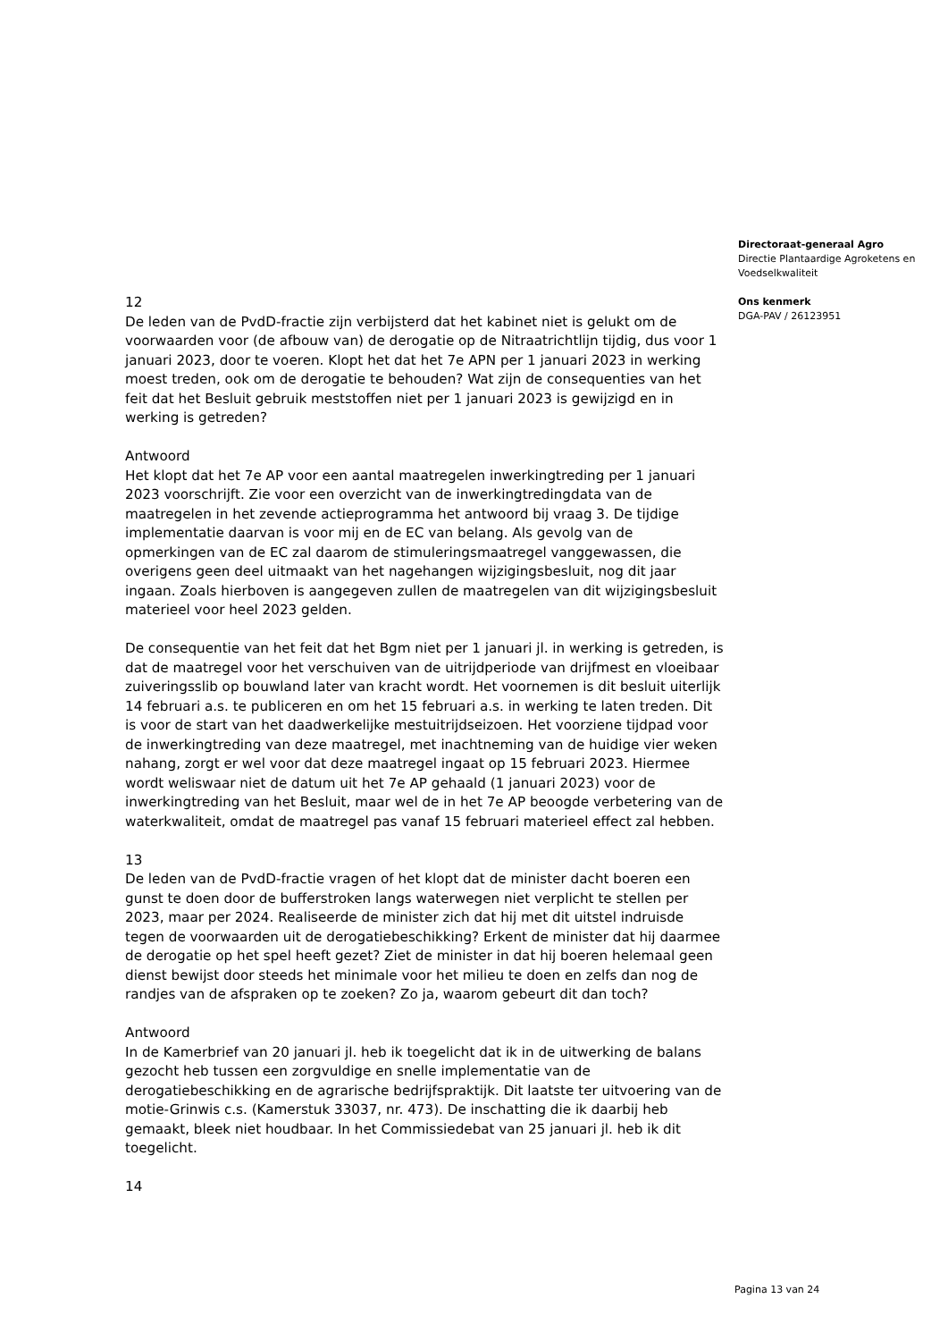12
De leden van de PvdD-fractie zijn verbijsterd dat het kabinet niet is gelukt om de voorwaarden voor (de afbouw van) de derogatie op de Nitraatrichtlijn tijdig, dus voor 1 januari 2023, door te voeren. Klopt het dat het 7e APN per 1 januari 2023 in werking moest treden, ook om de derogatie te behouden? Wat zijn de consequenties van het feit dat het Besluit gebruik meststoffen niet per 1 januari 2023 is gewijzigd en in werking is getreden?
Antwoord
Het klopt dat het 7e AP voor een aantal maatregelen inwerkingtreding per 1 januari 2023 voorschrijft. Zie voor een overzicht van de inwerkingtredingdata van de maatregelen in het zevende actieprogramma het antwoord bij vraag 3. De tijdige implementatie daarvan is voor mij en de EC van belang. Als gevolg van de opmerkingen van de EC zal daarom de stimuleringsmaatregel vanggewassen, die overigens geen deel uitmaakt van het nagehangen wijzigingsbesluit, nog dit jaar ingaan. Zoals hierboven is aangegeven zullen de maatregelen van dit wijzigingsbesluit materieel voor heel 2023 gelden.
De consequentie van het feit dat het Bgm niet per 1 januari jl. in werking is getreden, is dat de maatregel voor het verschuiven van de uitrijdperiode van drijfmest en vloeibaar zuiveringsslib op bouwland later van kracht wordt. Het voornemen is dit besluit uiterlijk 14 februari a.s. te publiceren en om het 15 februari a.s. in werking te laten treden. Dit is voor de start van het daadwerkelijke mestuitrijdseizoen. Het voorziene tijdpad voor de inwerkingtreding van deze maatregel, met inachtneming van de huidige vier weken nahang, zorgt er wel voor dat deze maatregel ingaat op 15 februari 2023. Hiermee wordt weliswaar niet de datum uit het 7e AP gehaald (1 januari 2023) voor de inwerkingtreding van het Besluit, maar wel de in het 7e AP beoogde verbetering van de waterkwaliteit, omdat de maatregel pas vanaf 15 februari materieel effect zal hebben.
13
De leden van de PvdD-fractie vragen of het klopt dat de minister dacht boeren een gunst te doen door de bufferstroken langs waterwegen niet verplicht te stellen per 2023, maar per 2024. Realiseerde de minister zich dat hij met dit uitstel indruisde tegen de voorwaarden uit de derogatiebeschikking? Erkent de minister dat hij daarmee de derogatie op het spel heeft gezet? Ziet de minister in dat hij boeren helemaal geen dienst bewijst door steeds het minimale voor het milieu te doen en zelfs dan nog de randjes van de afspraken op te zoeken? Zo ja, waarom gebeurt dit dan toch?
Antwoord
In de Kamerbrief van 20 januari jl. heb ik toegelicht dat ik in de uitwerking de balans gezocht heb tussen een zorgvuldige en snelle implementatie van de derogatiebeschikking en de agrarische bedrijfspraktijk. Dit laatste ter uitvoering van de motie-Grinwis c.s. (Kamerstuk 33037, nr. 473). De inschatting die ik daarbij heb gemaakt, bleek niet houdbaar. In het Commissiedebat van 25 januari jl. heb ik dit toegelicht.
14
Directoraat-generaal Agro
Directie Plantaardige Agroketens en Voedselkwaliteit
Ons kenmerk
DGA-PAV / 26123951
Pagina 13 van 24